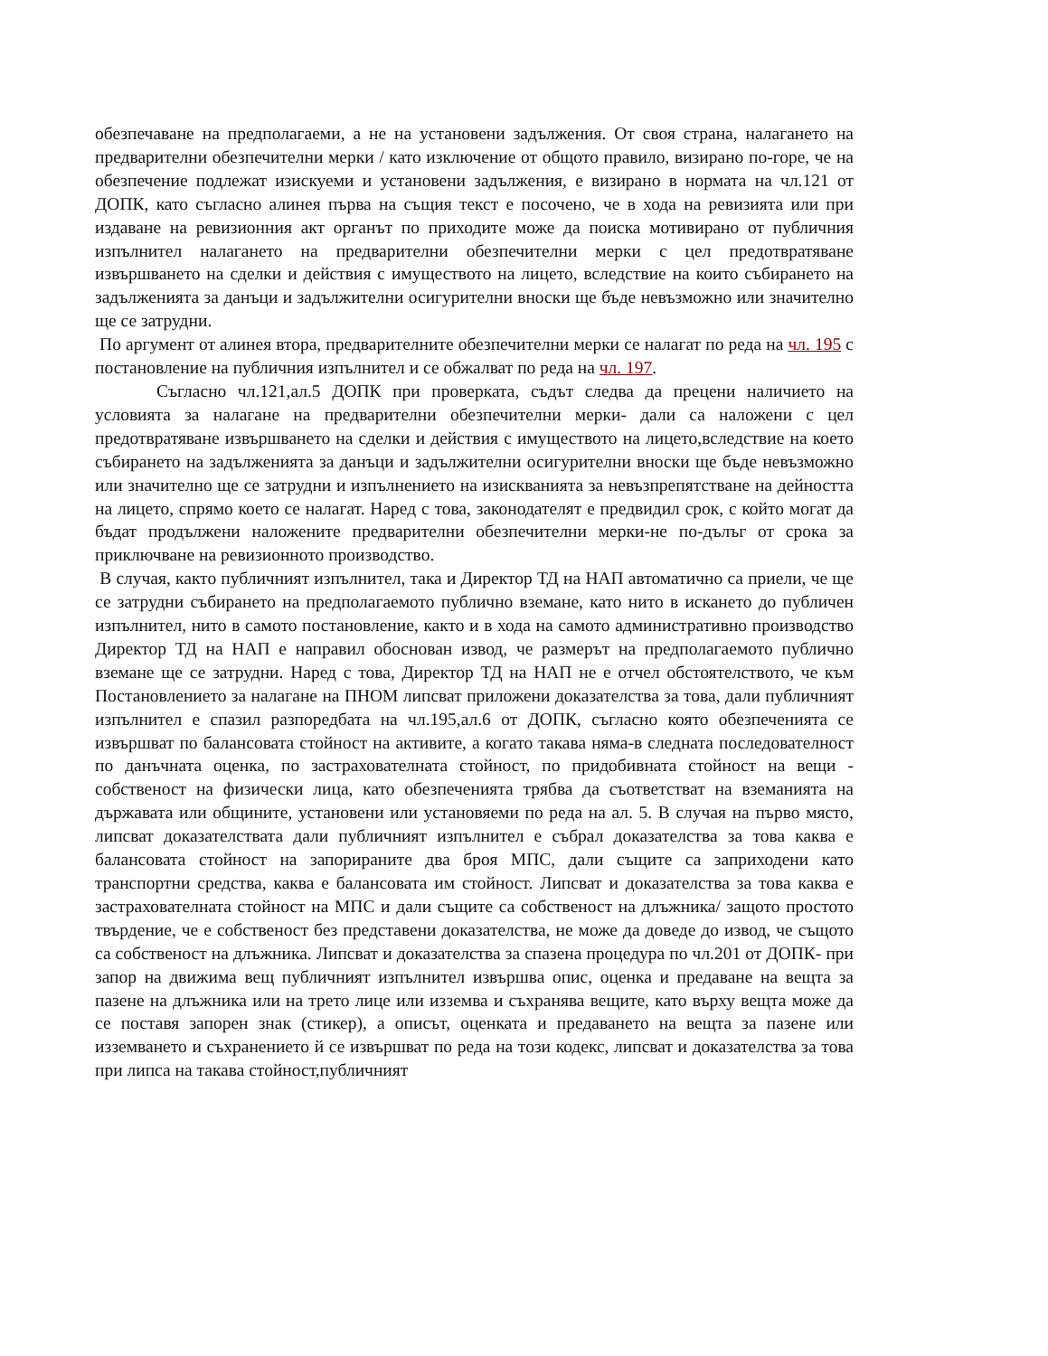обезпечаване на предполагаеми, а не на установени задължения. От своя страна, налагането на предварителни обезпечителни мерки / като изключение от общото правило, визирано по-горе, че на обезпечение подлежат изискуеми и установени задължения, е визирано в нормата на чл.121 от ДОПК, като съгласно алинея първа на същия текст е посочено, че в хода на ревизията или при издаване на ревизионния акт органът по приходите може да поиска мотивирано от публичния изпълнител налагането на предварителни обезпечителни мерки с цел предотвратяване извършването на сделки и действия с имуществото на лицето, вследствие на които събирането на задълженията за данъци и задължителни осигурителни вноски ще бъде невъзможно или значително ще се затрудни.
По аргумент от алинея втора, предварителните обезпечителни мерки се налагат по реда на чл. 195 с постановление на публичния изпълнител и се обжалват по реда на чл. 197.
Съгласно чл.121,ал.5 ДОПК при проверката, съдът следва да прецени наличието на условията за налагане на предварителни обезпечителни мерки- дали са наложени с цел предотвратяване извършването на сделки и действия с имуществото на лицето,вследствие на което събирането на задълженията за данъци и задължителни осигурителни вноски ще бъде невъзможно или значително ще се затрудни и изпълнението на изискванията за невъзпрепятстване на дейността на лицето, спрямо което се налагат. Наред с това, законодателят е предвидил срок, с който могат да бъдат продължени наложените предварителни обезпечителни мерки-не по-дълъг от срока за приключване на ревизионното производство.
В случая, както публичният изпълнител, така и Директор ТД на НАП автоматично са приели, че ще се затрудни събирането на предполагаемото публично вземане, като нито в искането до публичен изпълнител, нито в самото постановление, както и в хода на самото административно производство Директор ТД на НАП е направил обоснован извод, че размерът на предполагаемото публично вземане ще се затрудни. Наред с това, Директор ТД на НАП не е отчел обстоятелството, че към Постановлението за налагане на ПНОМ липсват приложени доказателства за това, дали публичният изпълнител е спазил разпоредбата на чл.195,ал.6 от ДОПК, съгласно която обезпеченията се извършват по балансовата стойност на активите, а когато такава няма-в следната последователност по данъчната оценка, по застрахователната стойност, по придобивната стойност на вещи - собственост на физически лица, като обезпеченията трябва да съответстват на вземанията на държавата или общините, установени или установяеми по реда на ал. 5. В случая на първо място, липсват доказателствата дали публичният изпълнител е събрал доказателства за това каква е балансовата стойност на запорираните два броя МПС, дали същите са заприходени като транспортни средства, каква е балансовата им стойност. Липсват и доказателства за това каква е застрахователната стойност на МПС и дали същите са собственост на длъжника/ защото простото твърдение, че е собственост без представени доказателства, не може да доведе до извод, че същото са собственост на длъжника. Липсват и доказателства за спазена процедура по чл.201 от ДОПК- при запор на движима вещ публичният изпълнител извършва опис, оценка и предаване на вещта за пазене на длъжника или на трето лице или изземва и съхранява вещите, като върху вещта може да се поставя запорен знак (стикер), а описът, оценката и предаването на вещта за пазене или изземването и съхранението й се извършват по реда на този кодекс, липсват и доказателства за това при липса на такава стойност,публичният